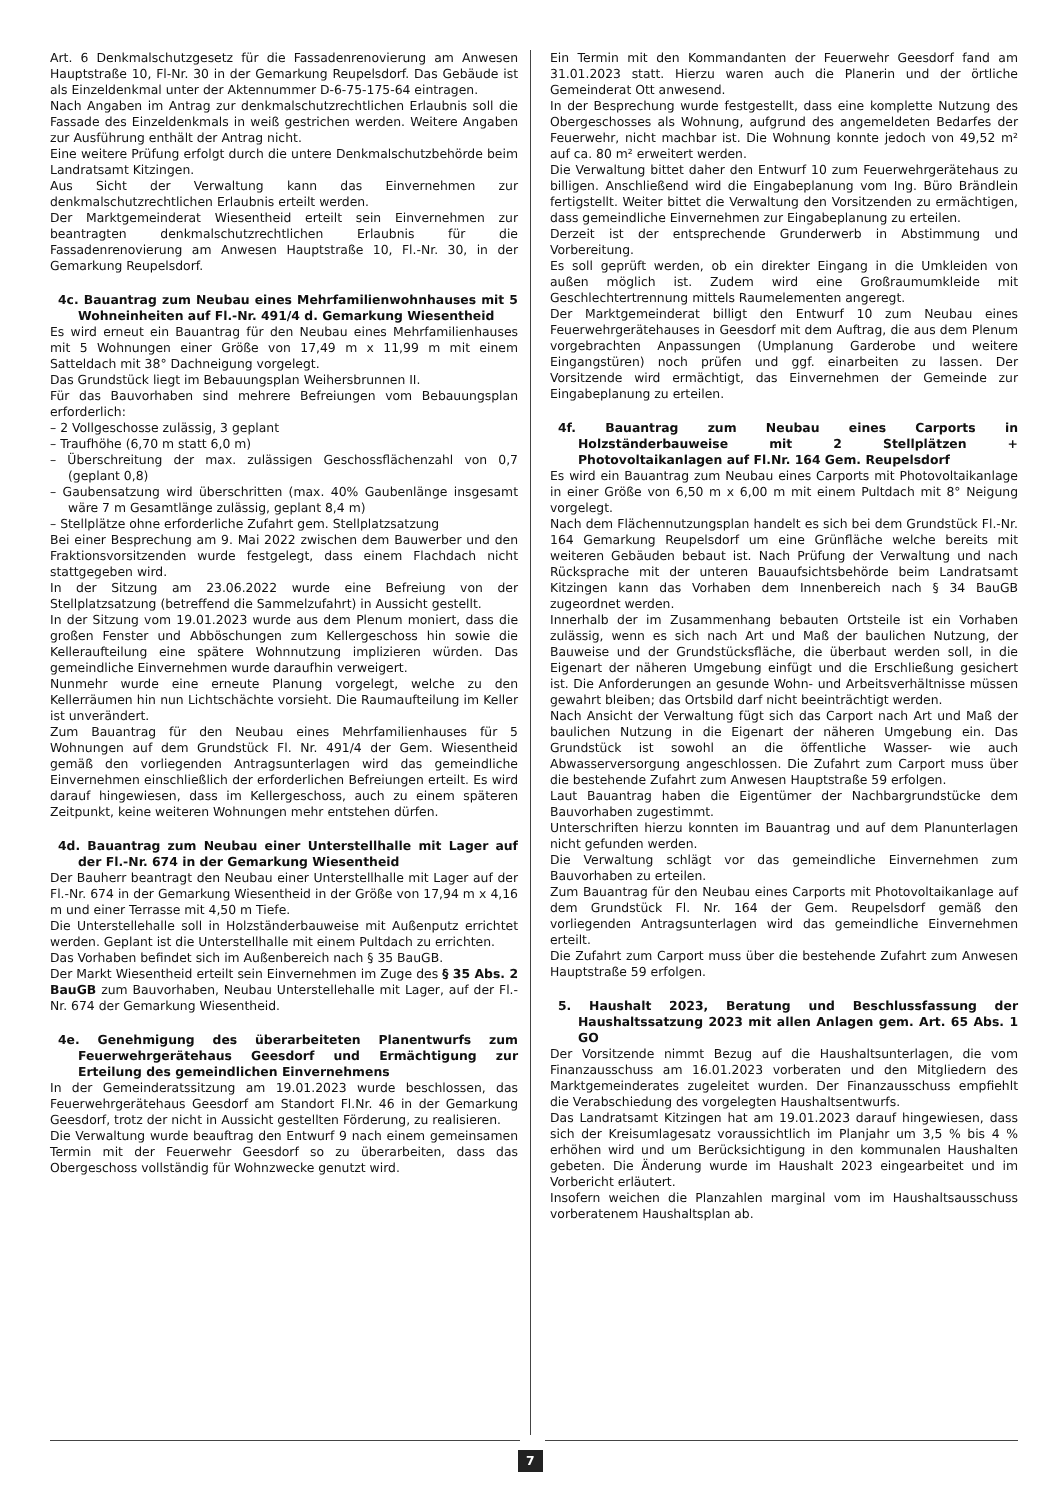Art. 6 Denkmalschutzgesetz für die Fassadenrenovierung am Anwesen Hauptstraße 10, Fl-Nr. 30 in der Gemarkung Reupelsdorf. Das Gebäude ist als Einzeldenkmal unter der Aktennummer D-6-75-175-64 eintragen.
Nach Angaben im Antrag zur denkmalschutzrechtlichen Erlaubnis soll die Fassade des Einzeldenkmals in weiß gestrichen werden. Weitere Angaben zur Ausführung enthält der Antrag nicht.
Eine weitere Prüfung erfolgt durch die untere Denkmalschutzbehörde beim Landratsamt Kitzingen.
Aus Sicht der Verwaltung kann das Einvernehmen zur denkmalschutzrechtlichen Erlaubnis erteilt werden.
Der Marktgemeinderat Wiesentheid erteilt sein Einvernehmen zur beantragten denkmalschutzrechtlichen Erlaubnis für die Fassadenrenovierung am Anwesen Hauptstraße 10, Fl.-Nr. 30, in der Gemarkung Reupelsdorf.
4c. Bauantrag zum Neubau eines Mehrfamilienwohnhauses mit 5 Wohneinheiten auf Fl.-Nr. 491/4 d. Gemarkung Wiesentheid
Es wird erneut ein Bauantrag für den Neubau eines Mehrfamilienhauses mit 5 Wohnungen einer Größe von 17,49 m x 11,99 m mit einem Satteldach mit 38° Dachneigung vorgelegt.
Das Grundstück liegt im Bebauungsplan Weihersbrunnen II.
Für das Bauvorhaben sind mehrere Befreiungen vom Bebauungsplan erforderlich:
– 2 Vollgeschosse zulässig, 3 geplant
– Traufhöhe (6,70 m statt 6,0 m)
– Überschreitung der max. zulässigen Geschossflächenzahl von 0,7 (geplant 0,8)
– Gaubensatzung wird überschritten (max. 40% Gaubenlänge insgesamt wäre 7 m Gesamtlänge zulässig, geplant 8,4 m)
– Stellplätze ohne erforderliche Zufahrt gem. Stellplatzsatzung
Bei einer Besprechung am 9. Mai 2022 zwischen dem Bauwerber und den Fraktionsvorsitzenden wurde festgelegt, dass einem Flachdach nicht stattgegeben wird.
In der Sitzung am 23.06.2022 wurde eine Befreiung von der Stellplatzsatzung (betreffend die Sammelzufahrt) in Aussicht gestellt.
In der Sitzung vom 19.01.2023 wurde aus dem Plenum moniert, dass die großen Fenster und Abböschungen zum Kellergeschoss hin sowie die Kelleraufteilung eine spätere Wohnnutzung implizieren würden. Das gemeindliche Einvernehmen wurde daraufhin verweigert.
Nunmehr wurde eine erneute Planung vorgelegt, welche zu den Kellerräumen hin nun Lichtschächte vorsieht. Die Raumaufteilung im Keller ist unverändert.
Zum Bauantrag für den Neubau eines Mehrfamilienhauses für 5 Wohnungen auf dem Grundstück Fl. Nr. 491/4 der Gem. Wiesentheid gemäß den vorliegenden Antragsunterlagen wird das gemeindliche Einvernehmen einschließlich der erforderlichen Befreiungen erteilt. Es wird darauf hingewiesen, dass im Kellergeschoss, auch zu einem späteren Zeitpunkt, keine weiteren Wohnungen mehr entstehen dürfen.
4d. Bauantrag zum Neubau einer Unterstellhalle mit Lager auf der Fl.-Nr. 674 in der Gemarkung Wiesentheid
Der Bauherr beantragt den Neubau einer Unterstellhalle mit Lager auf der Fl.-Nr. 674 in der Gemarkung Wiesentheid in der Größe von 17,94 m x 4,16 m und einer Terrasse mit 4,50 m Tiefe.
Die Unterstellehalle soll in Holzständerbauweise mit Außenputz errichtet werden. Geplant ist die Unterstellhalle mit einem Pultdach zu errichten.
Das Vorhaben befindet sich im Außenbereich nach § 35 BauGB.
Der Markt Wiesentheid erteilt sein Einvernehmen im Zuge des § 35 Abs. 2 BauGB zum Bauvorhaben, Neubau Unterstellehalle mit Lager, auf der Fl.-Nr. 674 der Gemarkung Wiesentheid.
4e. Genehmigung des überarbeiteten Planentwurfs zum Feuerwehrgerätehaus Geesdorf und Ermächtigung zur Erteilung des gemeindlichen Einvernehmens
In der Gemeinderatssitzung am 19.01.2023 wurde beschlossen, das Feuerwehrgerätehaus Geesdorf am Standort Fl.Nr. 46 in der Gemarkung Geesdorf, trotz der nicht in Aussicht gestellten Förderung, zu realisieren.
Die Verwaltung wurde beauftrag den Entwurf 9 nach einem gemeinsamen Termin mit der Feuerwehr Geesdorf so zu überarbeiten, dass das Obergeschoss vollständig für Wohnzwecke genutzt wird.
Ein Termin mit den Kommandanten der Feuerwehr Geesdorf fand am 31.01.2023 statt. Hierzu waren auch die Planerin und der örtliche Gemeinderat Ott anwesend.
In der Besprechung wurde festgestellt, dass eine komplette Nutzung des Obergeschosses als Wohnung, aufgrund des angemeldeten Bedarfes der Feuerwehr, nicht machbar ist. Die Wohnung konnte jedoch von 49,52 m² auf ca. 80 m² erweitert werden.
Die Verwaltung bittet daher den Entwurf 10 zum Feuerwehrgerätehaus zu billigen. Anschließend wird die Eingabeplanung vom Ing. Büro Brändlein fertigstellt. Weiter bittet die Verwaltung den Vorsitzenden zu ermächtigen, dass gemeindliche Einvernehmen zur Eingabeplanung zu erteilen.
Derzeit ist der entsprechende Grunderwerb in Abstimmung und Vorbereitung.
Es soll geprüft werden, ob ein direkter Eingang in die Umkleiden von außen möglich ist. Zudem wird eine Großraumumkleide mit Geschlechtertrennung mittels Raumelementen angeregt.
Der Marktgemeinderat billigt den Entwurf 10 zum Neubau eines Feuerwehrgerätehauses in Geesdorf mit dem Auftrag, die aus dem Plenum vorgebrachten Anpassungen (Umplanung Garderobe und weitere Eingangstüren) noch prüfen und ggf. einarbeiten zu lassen. Der Vorsitzende wird ermächtigt, das Einvernehmen der Gemeinde zur Eingabeplanung zu erteilen.
4f. Bauantrag zum Neubau eines Carports in Holzständerbauweise mit 2 Stellplätzen + Photovoltaikanlagen auf Fl.Nr. 164 Gem. Reupelsdorf
Es wird ein Bauantrag zum Neubau eines Carports mit Photovoltaikanlage in einer Größe von 6,50 m x 6,00 m mit einem Pultdach mit 8° Neigung vorgelegt.
Nach dem Flächennutzungsplan handelt es sich bei dem Grundstück Fl.-Nr. 164 Gemarkung Reupelsdorf um eine Grünfläche welche bereits mit weiteren Gebäuden bebaut ist. Nach Prüfung der Verwaltung und nach Rücksprache mit der unteren Bauaufsichtsbehörde beim Landratsamt Kitzingen kann das Vorhaben dem Innenbereich nach § 34 BauGB zugeordnet werden.
Innerhalb der im Zusammenhang bebauten Ortsteile ist ein Vorhaben zulässig, wenn es sich nach Art und Maß der baulichen Nutzung, der Bauweise und der Grundstücksfläche, die überbaut werden soll, in die Eigenart der näheren Umgebung einfügt und die Erschließung gesichert ist. Die Anforderungen an gesunde Wohn- und Arbeitsverhältnisse müssen gewahrt bleiben; das Ortsbild darf nicht beeinträchtigt werden.
Nach Ansicht der Verwaltung fügt sich das Carport nach Art und Maß der baulichen Nutzung in die Eigenart der näheren Umgebung ein. Das Grundstück ist sowohl an die öffentliche Wasser- wie auch Abwasserversorgung angeschlossen. Die Zufahrt zum Carport muss über die bestehende Zufahrt zum Anwesen Hauptstraße 59 erfolgen.
Laut Bauantrag haben die Eigentümer der Nachbargrundstücke dem Bauvorhaben zugestimmt.
Unterschriften hierzu konnten im Bauantrag und auf dem Planunterlagen nicht gefunden werden.
Die Verwaltung schlägt vor das gemeindliche Einvernehmen zum Bauvorhaben zu erteilen.
Zum Bauantrag für den Neubau eines Carports mit Photovoltaikanlage auf dem Grundstück Fl. Nr. 164 der Gem. Reupelsdorf gemäß den vorliegenden Antragsunterlagen wird das gemeindliche Einvernehmen erteilt.
Die Zufahrt zum Carport muss über die bestehende Zufahrt zum Anwesen Hauptstraße 59 erfolgen.
5. Haushalt 2023, Beratung und Beschlussfassung der Haushaltssatzung 2023 mit allen Anlagen gem. Art. 65 Abs. 1 GO
Der Vorsitzende nimmt Bezug auf die Haushaltsunterlagen, die vom Finanzausschuss am 16.01.2023 vorberaten und den Mitgliedern des Marktgemeinderates zugeleitet wurden. Der Finanzausschuss empfiehlt die Verabschiedung des vorgelegten Haushaltsentwurfs.
Das Landratsamt Kitzingen hat am 19.01.2023 darauf hingewiesen, dass sich der Kreisumlagesatz voraussichtlich im Planjahr um 3,5 % bis 4 % erhöhen wird und um Berücksichtigung in den kommunalen Haushalten gebeten. Die Änderung wurde im Haushalt 2023 eingearbeitet und im Vorbericht erläutert.
Insofern weichen die Planzahlen marginal vom im Haushaltsausschuss vorberatenem Haushaltsplan ab.
7